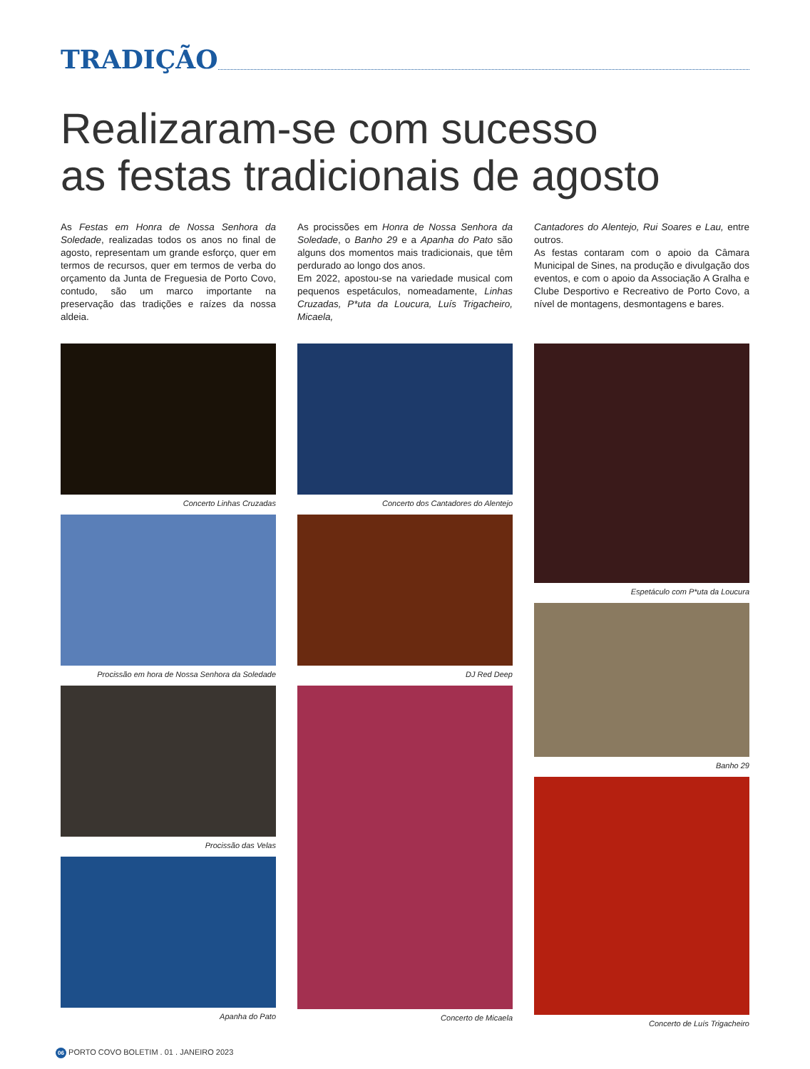TRADIÇÃO
Realizaram-se com sucesso
as festas tradicionais de agosto
As Festas em Honra de Nossa Senhora da Soledade, realizadas todos os anos no final de agosto, representam um grande esforço, quer em termos de recursos, quer em termos de verba do orçamento da Junta de Freguesia de Porto Covo, contudo, são um marco importante na preservação das tradições e raízes da nossa aldeia.
As procissões em Honra de Nossa Senhora da Soledade, o Banho 29 e a Apanha do Pato são alguns dos momentos mais tradicionais, que têm perdurado ao longo dos anos.
Em 2022, apostou-se na variedade musical com pequenos espetáculos, nomeadamente, Linhas Cruzadas, P*uta da Loucura, Luís Trigacheiro, Micaela,
Cantadores do Alentejo, Rui Soares e Lau, entre outros.
As festas contaram com o apoio da Câmara Municipal de Sines, na produção e divulgação dos eventos, e com o apoio da Associação A Gralha e Clube Desportivo e Recreativo de Porto Covo, a nível de montagens, desmontagens e bares.
Concerto Linhas Cruzadas
Procissão em hora de Nossa Senhora da Soledade
Procissão das Velas
Apanha do Pato
Concerto dos Cantadores do Alentejo
DJ Red Deep
Concerto de Micaela
Espetáculo com P*uta da Loucura
Banho 29
Concerto de Luís Trigacheiro
06 PORTO COVO BOLETIM . 01 . JANEIRO 2023